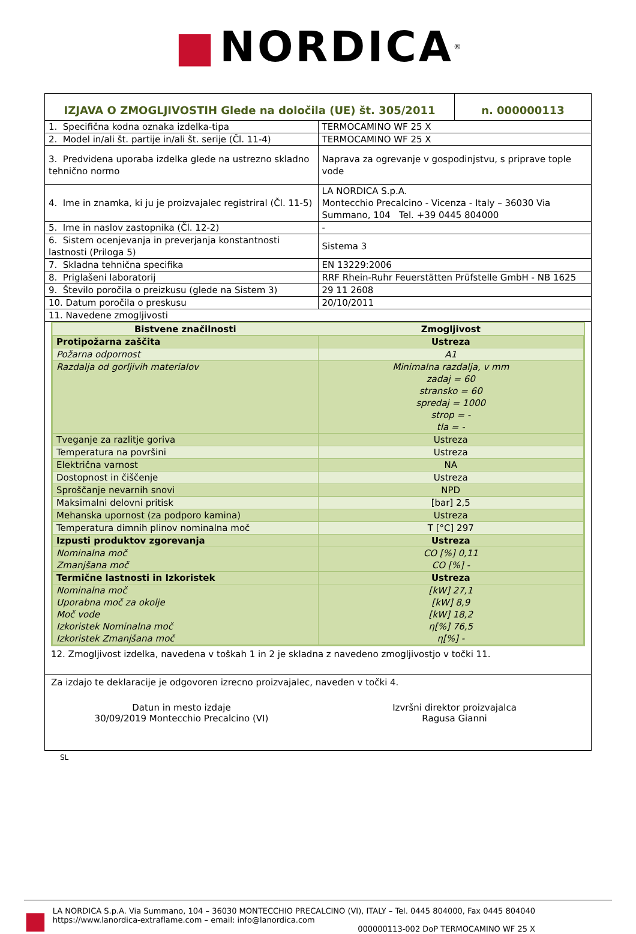■ NORDICA<sup>®</sup>
| IZJAVA O ZMOGLJIVOSTIH Glede na določila (UE) št. 305/2011 | n. 000000113 |
| 1. Specifična kodna oznaka izdelka-tipa | TERMOCAMINO WF 25 X |
| 2. Model in/ali št. partije in/ali št. serije (Čl. 11-4) | TERMOCAMINO WF 25 X |
| 3. Predvidena uporaba izdelka glede na ustrezno skladno tehnično normo | Naprava za ogrevanje v gospodinjstvu, s priprave tople vode |
| 4. Ime in znamka, ki ju je proizvajalec registriral (Čl. 11-5) | LA NORDICA S.p.A. Montecchio Precalcino - Vicenza - Italy – 36030 Via Summano, 104 Tel. +39 0445 804000 |
| 5. Ime in naslov zastopnika (Čl. 12-2) | - |
| 6. Sistem ocenjevanja in preverjanja konstantnosti lastnosti (Priloga 5) | Sistema 3 |
| 7. Skladna tehnična specifika | EN 13229:2006 |
| 8. Priglašeni laboratorij | RRF Rhein-Ruhr Feuerstätten Prüfstelle GmbH - NB 1625 |
| 9. Število poročila o preizkusu (glede na Sistem 3) | 29 11 2608 |
| 10. Datum poročila o preskusu | 20/10/2011 |
| 11. Navedene zmogljivosti | |
| Bistvene značilnosti | Zmogljivost |
| --- | --- |
| Protipožarna zaščita | Ustreza |
| Požarna odpornost | A1 |
| Razdalja od gorljivih materialov | Minimalna razdalja, v mm zadaj = 60 stransko = 60 spredaj = 1000 strop = - tla = - |
| Tveganje za razlitje goriva | Ustreza |
| Temperatura na površini | Ustreza |
| Električna varnost | NA |
| Dostopnost in čiščenje | Ustreza |
| Sproščanje nevarnih snovi | NPD |
| Maksimalni delovni pritisk | [bar] 2,5 |
| Mehanska upornost (za podporo kamina) | Ustreza |
| Temperatura dimnih plinov nominalna moč | T [°C] 297 |
| Izpusti produktov zgorevanja | Ustreza |
| Nominalna moč Zmanjšana moč | CO [%] 0,11 CO [%] - |
| Termične lastnosti in Izkoristek | Ustreza |
| Nominalna moč Uporabna moč za okolje Moč vode Izkoristek Nominalna moč Izkoristek Zmanjšana moč | [kW] 27,1 [kW] 8,9 [kW] 18,2 η[%] 76,5 η[%] - |
12. Zmogljivost izdelka, navedena v toškah 1 in 2 je skladna z navedeno zmogljivostjo v točki 11.
Za izdajo te deklaracije je odgovoren izrecno proizvajalec, naveden v točki 4.
Datun in mesto izdaje
30/09/2019 Montecchio Precalcino (VI)
Izvršni direktor proizvajalca
Ragusa Gianni
SL
■
LA NORDICA S.p.A. Via Summano, 104 – 36030 MONTECCHIO PRECALCINO (VI), ITALY – Tel. 0445 804000, Fax 0445 804040
https://www.lanordica-extraflame.com – email: info@lanordica.com
000000113-002 DoP TERMOCAMINO WF 25 X